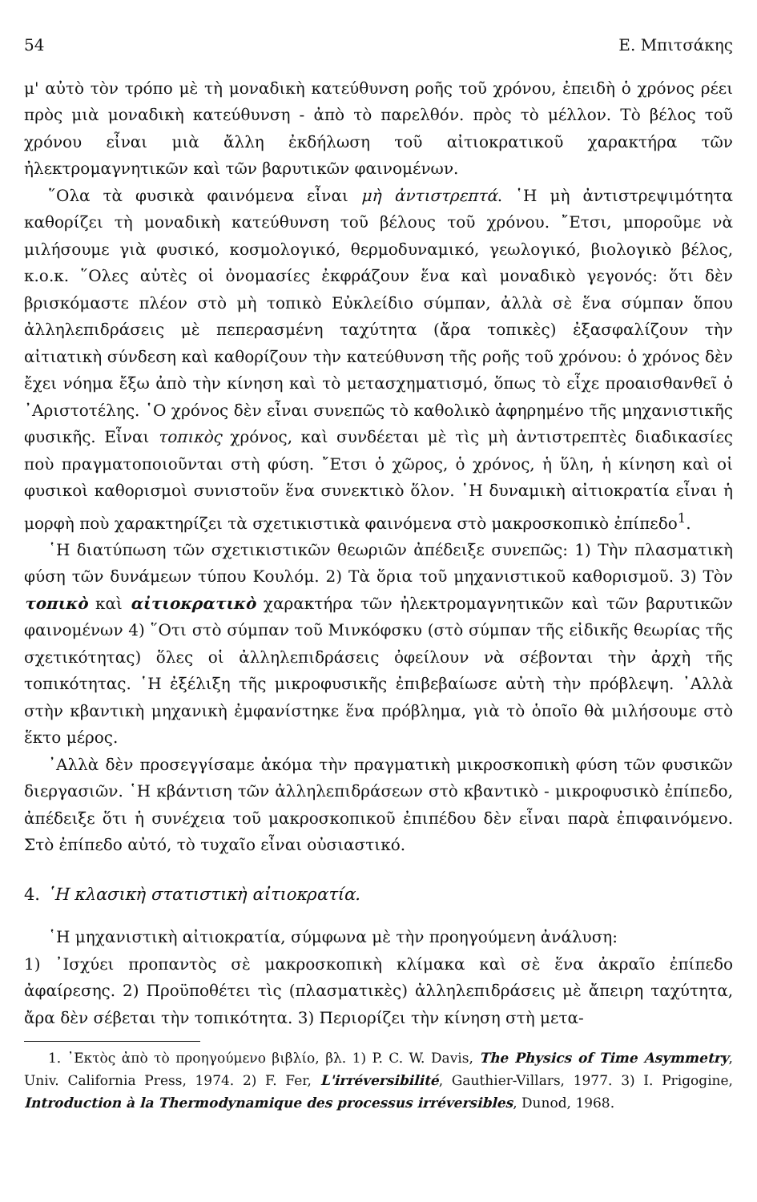54 Ε. Μπιτσάκης
μ' αὐτὸ τὸν τρόπο μὲ τὴ μοναδικὴ κατεύθυνση ροῆς τοῦ χρόνου, ἐπειδὴ ὁ χρόνος ρέει πρὸς μιὰ μοναδικὴ κατεύθυνση - ἀπὸ τὸ παρελθόν. πρὸς τὸ μέλλον. Τὸ βέλος τοῦ χρόνου εἶναι μιὰ ἄλλη ἐκδήλωση τοῦ αἰτιοκρατικοῦ χαρακτήρα τῶν ἠλεκτρομαγνητικῶν καὶ τῶν βαρυτικῶν φαινομένων.
῞Ολα τὰ φυσικὰ φαινόμενα εἶναι μὴ ἀντιστρεπτά. ῾Η μὴ ἀντιστρεψιμότητα καθορίζει τὴ μοναδικὴ κατεύθυνση τοῦ βέλους τοῦ χρόνου. ῎Ετσι, μποροῦμε νὰ μιλήσουμε γιὰ φυσικό, κοσμολογικό, θερμοδυναμικό, γεωλογικό, βιολογικὸ βέλος, κ.ο.κ. ῞Ολες αὐτὲς οἱ ὀνομασίες ἐκφράζουν ἕνα καὶ μοναδικὸ γεγονός: ὅτι δὲν βρισκόμαστε πλέον στὸ μὴ τοπικὸ Εὐκλείδιο σύμπαν, ἀλλὰ σὲ ἕνα σύμπαν ὅπου ἀλληλεπιδράσεις μὲ πεπερασμένη ταχύτητα (ἄρα τοπικὲς) ἐξασφαλίζουν τὴν αἰτιατικὴ σύνδεση καὶ καθορίζουν τὴν κατεύθυνση τῆς ροῆς τοῦ χρόνου: ὁ χρόνος δὲν ἔχει νόημα ἔξω ἀπὸ τὴν κίνηση καὶ τὸ μετασχηματισμό, ὅπως τὸ εἶχε προαισθανθεῖ ὁ ᾿Αριστοτέλης. ῾Ο χρόνος δὲν εἶναι συνεπῶς τὸ καθολικὸ ἀφηρημένο τῆς μηχανιστικῆς φυσικῆς. Εἶναι τοπικὸς χρόνος, καὶ συνδέεται μὲ τὶς μὴ ἀντιστρεπτὲς διαδικασίες ποὺ πραγματοποιοῦνται στὴ φύση. ῎Ετσι ὁ χῶρος, ὁ χρόνος, ἡ ὕλη, ἡ κίνηση καὶ οἱ φυσικοὶ καθορισμοὶ συνιστοῦν ἕνα συνεκτικὸ ὅλον. ῾Η δυναμικὴ αἰτιοκρατία εἶναι ἡ μορφὴ ποὺ χαρακτηρίζει τὰ σχετικιστικὰ φαινόμενα στὸ μακροσκοπικὸ ἐπίπεδο<sup>1</sup>.
῾Η διατύπωση τῶν σχετικιστικῶν θεωριῶν ἀπέδειξε συνεπῶς: 1) Τὴν πλασματικὴ φύση τῶν δυνάμεων τύπου Κουλόμ. 2) Τὰ ὅρια τοῦ μηχανιστικοῦ καθορισμοῦ. 3) Τὸν τοπικὸ καὶ αἰτιοκρατικὸ χαρακτήρα τῶν ἠλεκτρομαγνητικῶν καὶ τῶν βαρυτικῶν φαινομένων 4) ῞Οτι στὸ σύμπαν τοῦ Μινκόφσκυ (στὸ σύμπαν τῆς εἰδικῆς θεωρίας τῆς σχετικότητας) ὅλες οἱ ἀλληλεπιδράσεις ὀφείλουν νὰ σέβονται τὴν ἀρχὴ τῆς τοπικότητας. ῾Η ἐξέλιξη τῆς μικροφυσικῆς ἐπιβεβαίωσε αὐτὴ τὴν πρόβλεψη. ᾿Αλλὰ στὴν κβαντικὴ μηχανικὴ ἐμφανίστηκε ἕνα πρόβλημα, γιὰ τὸ ὁποῖο θὰ μιλήσουμε στὸ ἕκτο μέρος.
᾿Αλλὰ δὲν προσεγγίσαμε ἀκόμα τὴν πραγματικὴ μικροσκοπικὴ φύση τῶν φυσικῶν διεργασιῶν. ῾Η κβάντιση τῶν ἀλληλεπιδράσεων στὸ κβαντικὸ - μικροφυσικὸ ἐπίπεδο, ἀπέδειξε ὅτι ἡ συνέχεια τοῦ μακροσκοπικοῦ ἐπιπέδου δὲν εἶναι παρὰ ἐπιφαινόμενο. Στὸ ἐπίπεδο αὐτό, τὸ τυχαῖο εἶναι οὐσιαστικό.
4. ῾Η κλασικὴ στατιστικὴ αἰτιοκρατία.
῾Η μηχανιστικὴ αἰτιοκρατία, σύμφωνα μὲ τὴν προηγούμενη ἀνάλυση:
1) ᾿Ισχύει προπαντὸς σὲ μακροσκοπικὴ κλίμακα καὶ σὲ ἕνα ἀκραῖο ἐπίπεδο ἀφαίρεσης. 2) Προϋποθέτει τὶς (πλασματικὲς) ἀλληλεπιδράσεις μὲ ἄπειρη ταχύτητα, ἄρα δὲν σέβεται τὴν τοπικότητα. 3) Περιορίζει τὴν κίνηση στὴ μετα-
1. ᾿Εκτὸς ἀπὸ τὸ προηγούμενο βιβλίο, βλ. 1) P. C. W. Davis, The Physics of Time Asymmetry, Univ. California Press, 1974. 2) F. Fer, L'irréversibilité, Gauthier-Villars, 1977. 3) I. Prigogine, Introduction à la Thermodynamique des processus irréversibles, Dunod, 1968.